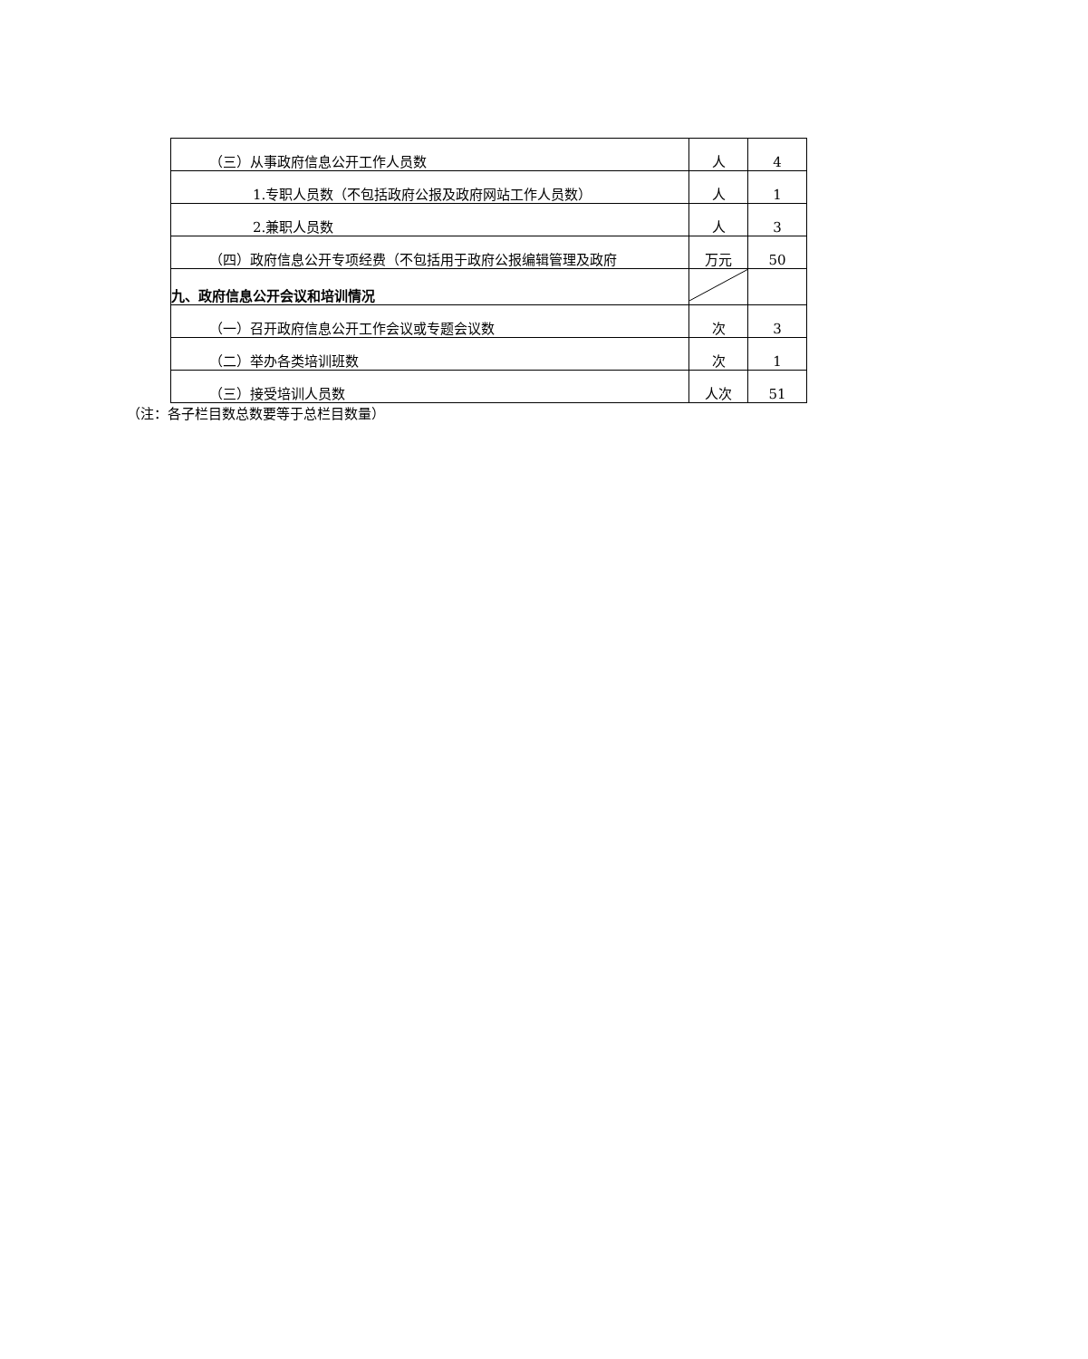| （三）从事政府信息公开工作人员数 | 人 | 4 |
| 1.专职人员数（不包括政府公报及政府网站工作人员数） | 人 | 1 |
| 2.兼职人员数 | 人 | 3 |
| （四）政府信息公开专项经费（不包括用于政府公报编辑管理及政府 | 万元 | 50 |
| 九、政府信息公开会议和培训情况 | | |
| （一）召开政府信息公开工作会议或专题会议数 | 次 | 3 |
| （二）举办各类培训班数 | 次 | 1 |
| （三）接受培训人员数 | 人次 | 51 |
（注：各子栏目数总数要等于总栏目数量）